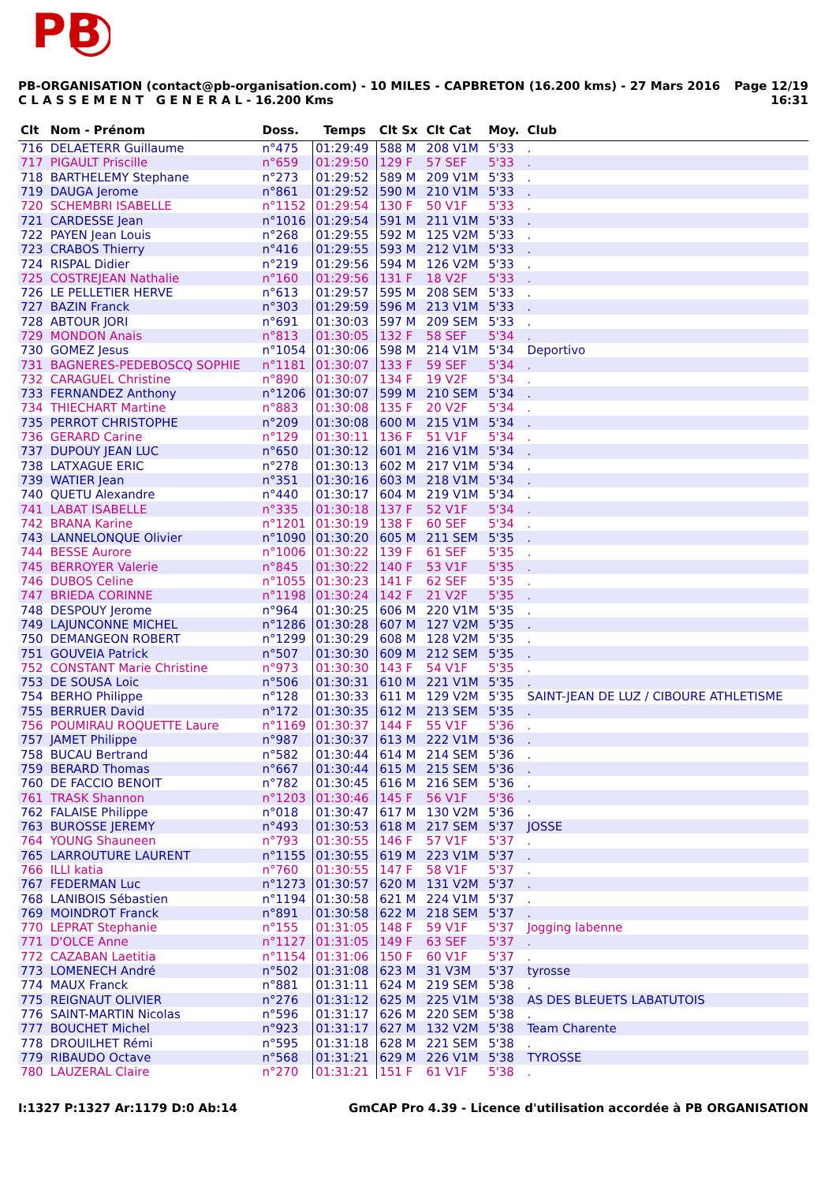PB
PB-ORGANISATION (contact@pb-organisation.com) - 10 MILES - CAPBRETON (16.200 kms) - 27 Mars 2016
C L A S S E M E N T G E N E R A L - 16.200 Kms
Page 12/19
16:31
| Clt | Nom - Prénom | Doss. | Temps | Clt Sx | Clt Cat | Moy. | Club |
| --- | --- | --- | --- | --- | --- | --- | --- |
| 716 | DELAETERR Guillaume | n°475 | 01:29:49 | 588 M | 208 V1M | 5'33 | . |
| 717 | PIGAULT Priscille | n°659 | 01:29:50 | 129 F | 57 SEF | 5'33 | . |
| 718 | BARTHELEMY Stephane | n°273 | 01:29:52 | 589 M | 209 V1M | 5'33 | . |
| 719 | DAUGA Jerome | n°861 | 01:29:52 | 590 M | 210 V1M | 5'33 | . |
| 720 | SCHEMBRI ISABELLE | n°1152 | 01:29:54 | 130 F | 50 V1F | 5'33 | . |
| 721 | CARDESSE Jean | n°1016 | 01:29:54 | 591 M | 211 V1M | 5'33 | . |
| 722 | PAYEN Jean Louis | n°268 | 01:29:55 | 592 M | 125 V2M | 5'33 | . |
| 723 | CRABOS Thierry | n°416 | 01:29:55 | 593 M | 212 V1M | 5'33 | . |
| 724 | RISPAL Didier | n°219 | 01:29:56 | 594 M | 126 V2M | 5'33 | . |
| 725 | COSTREJEAN Nathalie | n°160 | 01:29:56 | 131 F | 18 V2F | 5'33 | . |
| 726 | LE PELLETIER HERVE | n°613 | 01:29:57 | 595 M | 208 SEM | 5'33 | . |
| 727 | BAZIN Franck | n°303 | 01:29:59 | 596 M | 213 V1M | 5'33 | . |
| 728 | ABTOUR JORI | n°691 | 01:30:03 | 597 M | 209 SEM | 5'33 | . |
| 729 | MONDON Anais | n°813 | 01:30:05 | 132 F | 58 SEF | 5'34 | . |
| 730 | GOMEZ Jesus | n°1054 | 01:30:06 | 598 M | 214 V1M | 5'34 | Deportivo |
| 731 | BAGNERES-PEDEBOSCQ SOPHIE | n°1181 | 01:30:07 | 133 F | 59 SEF | 5'34 | . |
| 732 | CARAGUEL Christine | n°890 | 01:30:07 | 134 F | 19 V2F | 5'34 | . |
| 733 | FERNANDEZ Anthony | n°1206 | 01:30:07 | 599 M | 210 SEM | 5'34 | . |
| 734 | THIECHART Martine | n°883 | 01:30:08 | 135 F | 20 V2F | 5'34 | . |
| 735 | PERROT CHRISTOPHE | n°209 | 01:30:08 | 600 M | 215 V1M | 5'34 | . |
| 736 | GERARD Carine | n°129 | 01:30:11 | 136 F | 51 V1F | 5'34 | . |
| 737 | DUPOUY JEAN LUC | n°650 | 01:30:12 | 601 M | 216 V1M | 5'34 | . |
| 738 | LATXAGUE ERIC | n°278 | 01:30:13 | 602 M | 217 V1M | 5'34 | . |
| 739 | WATIER Jean | n°351 | 01:30:16 | 603 M | 218 V1M | 5'34 | . |
| 740 | QUETU Alexandre | n°440 | 01:30:17 | 604 M | 219 V1M | 5'34 | . |
| 741 | LABAT ISABELLE | n°335 | 01:30:18 | 137 F | 52 V1F | 5'34 | . |
| 742 | BRANA Karine | n°1201 | 01:30:19 | 138 F | 60 SEF | 5'34 | . |
| 743 | LANNELONQUE Olivier | n°1090 | 01:30:20 | 605 M | 211 SEM | 5'35 | . |
| 744 | BESSE Aurore | n°1006 | 01:30:22 | 139 F | 61 SEF | 5'35 | . |
| 745 | BERROYER Valerie | n°845 | 01:30:22 | 140 F | 53 V1F | 5'35 | . |
| 746 | DUBOS Celine | n°1055 | 01:30:23 | 141 F | 62 SEF | 5'35 | . |
| 747 | BRIEDA CORINNE | n°1198 | 01:30:24 | 142 F | 21 V2F | 5'35 | . |
| 748 | DESPOUY Jerome | n°964 | 01:30:25 | 606 M | 220 V1M | 5'35 | . |
| 749 | LAJUNCONNE MICHEL | n°1286 | 01:30:28 | 607 M | 127 V2M | 5'35 | . |
| 750 | DEMANGEON ROBERT | n°1299 | 01:30:29 | 608 M | 128 V2M | 5'35 | . |
| 751 | GOUVEIA Patrick | n°507 | 01:30:30 | 609 M | 212 SEM | 5'35 | . |
| 752 | CONSTANT Marie Christine | n°973 | 01:30:30 | 143 F | 54 V1F | 5'35 | . |
| 753 | DE SOUSA Loic | n°506 | 01:30:31 | 610 M | 221 V1M | 5'35 | . |
| 754 | BERHO Philippe | n°128 | 01:30:33 | 611 M | 129 V2M | 5'35 | SAINT-JEAN DE LUZ / CIBOURE ATHLETISME |
| 755 | BERRUER David | n°172 | 01:30:35 | 612 M | 213 SEM | 5'35 | . |
| 756 | POUMIRAU ROQUETTE Laure | n°1169 | 01:30:37 | 144 F | 55 V1F | 5'36 | . |
| 757 | JAMET Philippe | n°987 | 01:30:37 | 613 M | 222 V1M | 5'36 | . |
| 758 | BUCAU Bertrand | n°582 | 01:30:44 | 614 M | 214 SEM | 5'36 | . |
| 759 | BERARD Thomas | n°667 | 01:30:44 | 615 M | 215 SEM | 5'36 | . |
| 760 | DE FACCIO BENOIT | n°782 | 01:30:45 | 616 M | 216 SEM | 5'36 | . |
| 761 | TRASK Shannon | n°1203 | 01:30:46 | 145 F | 56 V1F | 5'36 | . |
| 762 | FALAISE Philippe | n°018 | 01:30:47 | 617 M | 130 V2M | 5'36 | . |
| 763 | BUROSSE JEREMY | n°493 | 01:30:53 | 618 M | 217 SEM | 5'37 | JOSSE |
| 764 | YOUNG Shauneen | n°793 | 01:30:55 | 146 F | 57 V1F | 5'37 | . |
| 765 | LARROUTURE LAURENT | n°1155 | 01:30:55 | 619 M | 223 V1M | 5'37 | . |
| 766 | ILLI katia | n°760 | 01:30:55 | 147 F | 58 V1F | 5'37 | . |
| 767 | FEDERMAN Luc | n°1273 | 01:30:57 | 620 M | 131 V2M | 5'37 | . |
| 768 | LANIBOIS Sébastien | n°1194 | 01:30:58 | 621 M | 224 V1M | 5'37 | . |
| 769 | MOINDROT Franck | n°891 | 01:30:58 | 622 M | 218 SEM | 5'37 | . |
| 770 | LEPRAT Stephanie | n°155 | 01:31:05 | 148 F | 59 V1F | 5'37 | Jogging labenne |
| 771 | D'OLCE Anne | n°1127 | 01:31:05 | 149 F | 63 SEF | 5'37 | . |
| 772 | CAZABAN Laetitia | n°1154 | 01:31:06 | 150 F | 60 V1F | 5'37 | . |
| 773 | LOMENECH André | n°502 | 01:31:08 | 623 M | 31 V3M | 5'37 | tyrosse |
| 774 | MAUX Franck | n°881 | 01:31:11 | 624 M | 219 SEM | 5'38 | . |
| 775 | REIGNAUT OLIVIER | n°276 | 01:31:12 | 625 M | 225 V1M | 5'38 | AS DES BLEUETS LABATUTOIS |
| 776 | SAINT-MARTIN Nicolas | n°596 | 01:31:17 | 626 M | 220 SEM | 5'38 | . |
| 777 | BOUCHET Michel | n°923 | 01:31:17 | 627 M | 132 V2M | 5'38 | Team Charente |
| 778 | DROUILHET Rémi | n°595 | 01:31:18 | 628 M | 221 SEM | 5'38 | . |
| 779 | RIBAUDO Octave | n°568 | 01:31:21 | 629 M | 226 V1M | 5'38 | TYROSSE |
| 780 | LAUZERAL Claire | n°270 | 01:31:21 | 151 F | 61 V1F | 5'38 | . |
I:1327 P:1327 Ar:1179 D:0 Ab:14 GmCAP Pro 4.39 - Licence d'utilisation accordée à PB ORGANISATION